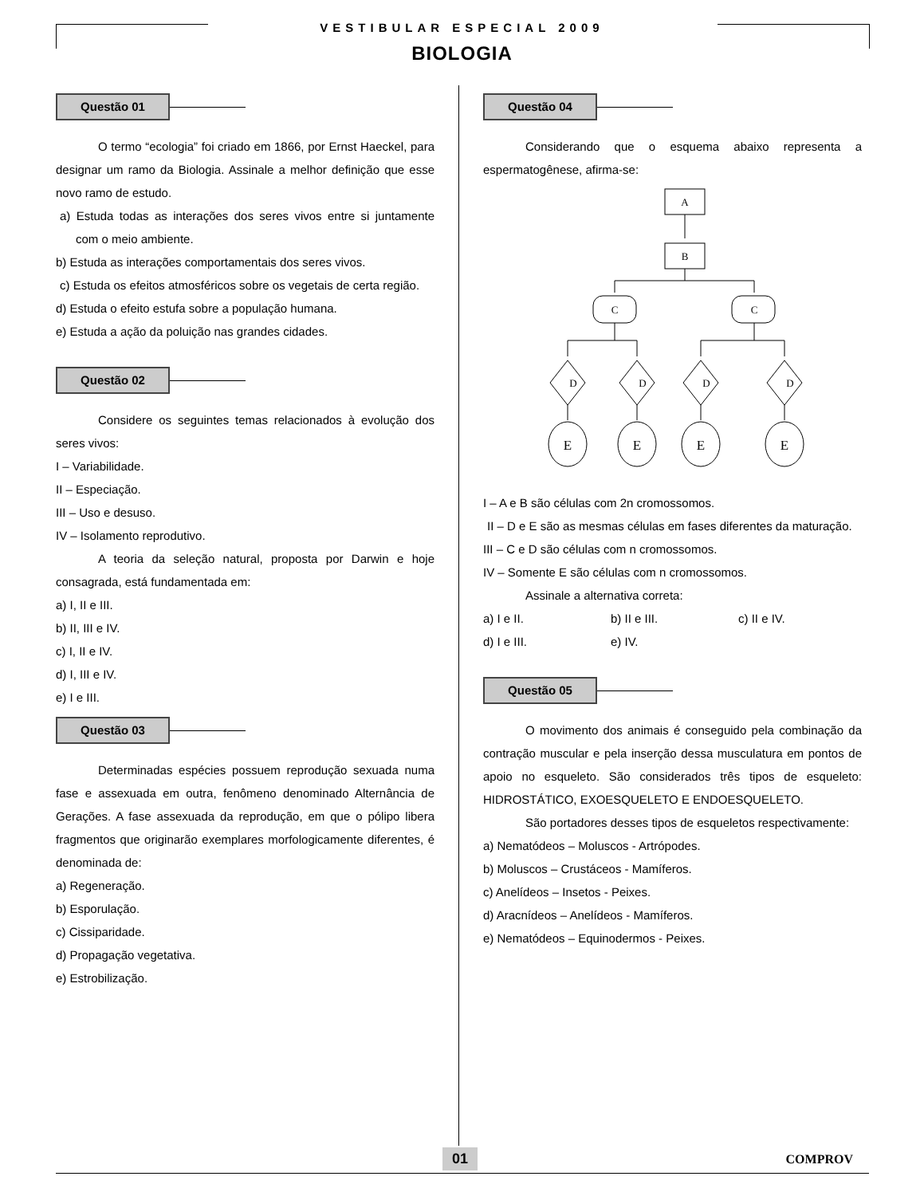VESTIBULAR ESPECIAL 2009
BIOLOGIA
Questão 01
O termo “ecologia” foi criado em 1866, por Ernst Haeckel, para designar um ramo da Biologia. Assinale a melhor definição que esse novo ramo de estudo.
a) Estuda todas as interações dos seres vivos entre si juntamente com o meio ambiente.
b) Estuda as interações comportamentais dos seres vivos.
c) Estuda os efeitos atmosféricos sobre os vegetais de certa região.
d) Estuda o efeito estufa sobre a população humana.
e) Estuda a ação da poluição nas grandes cidades.
Questão 02
Considere os seguintes temas relacionados à evolução dos seres vivos:
I – Variabilidade.
II – Especiação.
III – Uso e desuso.
IV – Isolamento reprodutivo.
A teoria da seleção natural, proposta por Darwin e hoje consagrada, está fundamentada em:
a) I, II e III.
b) II, III e IV.
c) I, II e IV.
d) I, III e IV.
e) I e III.
Questão 03
Determinadas espécies possuem reprodução sexuada numa fase e assexuada em outra, fenômeno denominado Alternância de Gerações. A fase assexuada da reprodução, em que o pólipo libera fragmentos que originarão exemplares morfologicamente diferentes, é denominada de:
a) Regeneração.
b) Esporulação.
c) Cissiparidade.
d) Propagação vegetativa.
e) Estrobilização.
Questão 04
Considerando que o esquema abaixo representa a espermatogênese, afirma-se:
A
B
C
C
D
D
D
D
E
E
E
E
I – A e B são células com 2n cromossomos.
II – D e E são as mesmas células em fases diferentes da maturação.
III – C e D são células com n cromossomos.
IV – Somente E são células com n cromossomos.
Assinale a alternativa correta:
a) I e II. b) II e III. c) II e IV.
d) I e III. e) IV.
Questão 05
O movimento dos animais é conseguido pela combinação da contração muscular e pela inserção dessa musculatura em pontos de apoio no esqueleto. São considerados três tipos de esqueleto: HIDROSTÁTICO, EXOESQUELETO E ENDOESQUELETO.
São portadores desses tipos de esqueletos respectivamente:
a) Nematódeos – Moluscos - Artrópodes.
b) Moluscos – Crustáceos - Mamíferos.
c) Anelídeos – Insetos - Peixes.
d) Aracnídeos – Anelídeos - Mamíferos.
e) Nematódeos – Equinodermos - Peixes.
01 COMPROV